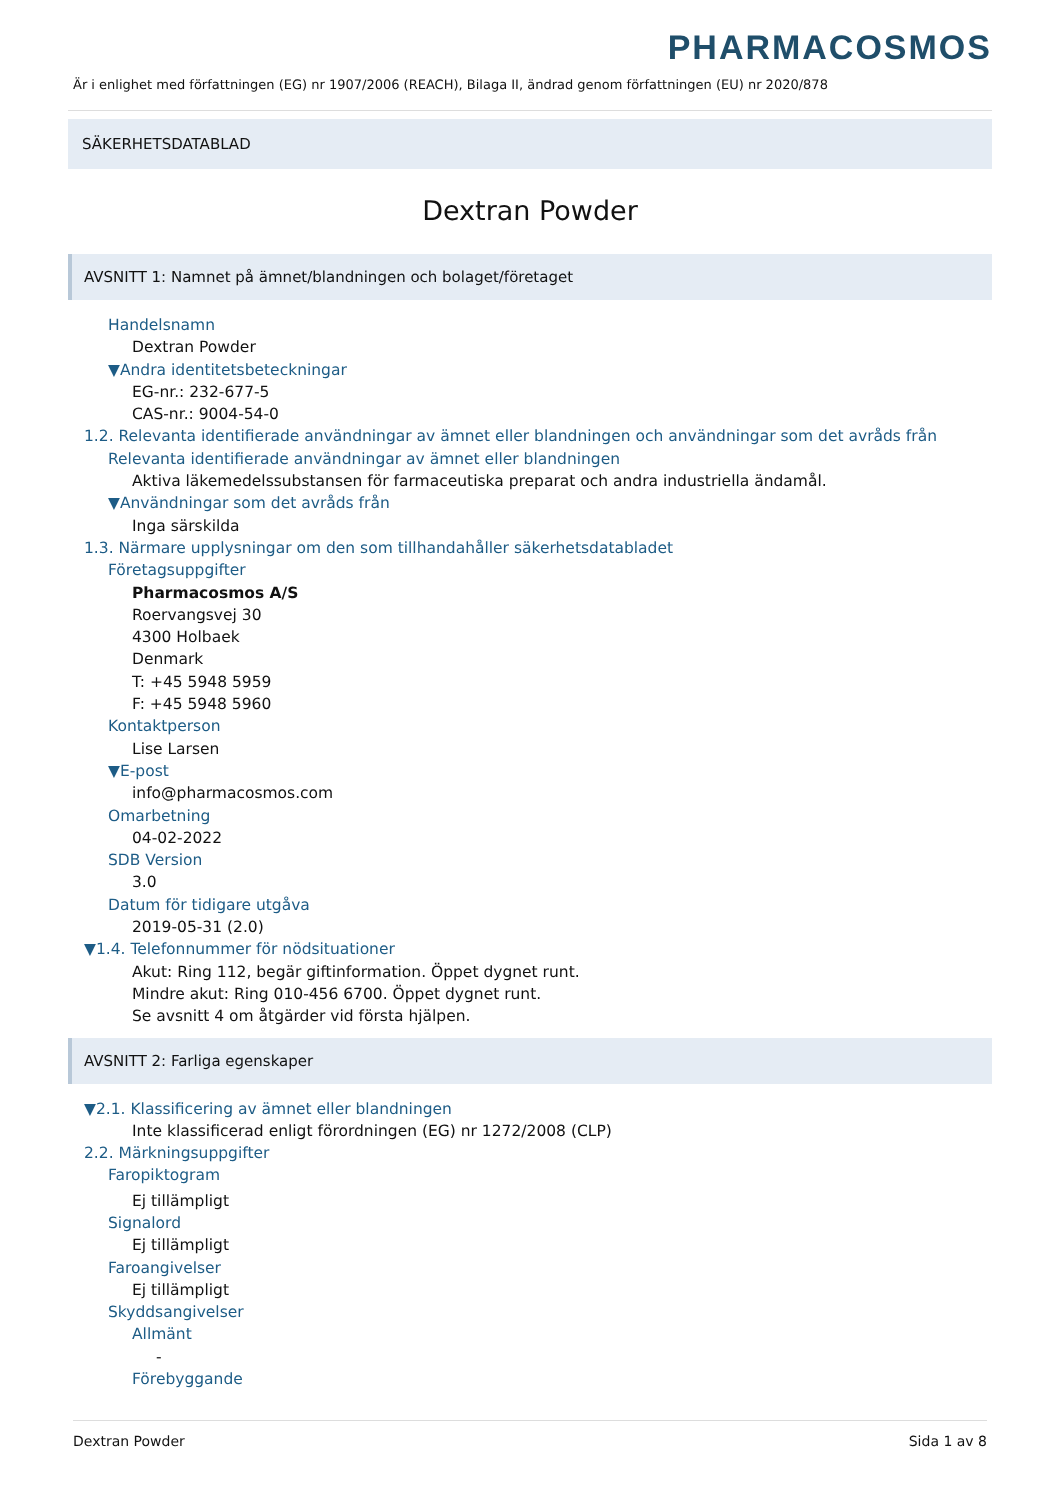PHARMACOSMOS
Är i enlighet med författningen (EG) nr 1907/2006 (REACH), Bilaga II, ändrad genom författningen (EU) nr 2020/878
SÄKERHETSDATABLAD
Dextran Powder
AVSNITT 1: Namnet på ämnet/blandningen och bolaget/företaget
Handelsnamn
Dextran Powder
▼Andra identitetsbeteckningar
EG-nr.: 232-677-5
CAS-nr.: 9004-54-0
1.2. Relevanta identifierade användningar av ämnet eller blandningen och användningar som det avråds från
Relevanta identifierade användningar av ämnet eller blandningen
Aktiva läkemedelssubstansen för farmaceutiska preparat och andra industriella ändamål.
▼Användningar som det avråds från
Inga särskilda
1.3. Närmare upplysningar om den som tillhandahåller säkerhetsdatabladet
Företagsuppgifter
Pharmacosmos A/S
Roervangsvej 30
4300 Holbaek
Denmark
T: +45 5948 5959
F: +45 5948 5960
Kontaktperson
Lise Larsen
▼E-post
info@pharmacosmos.com
Omarbetning
04-02-2022
SDB Version
3.0
Datum för tidigare utgåva
2019-05-31 (2.0)
▼1.4. Telefonnummer för nödsituationer
Akut: Ring 112, begär giftinformation. Öppet dygnet runt.
Mindre akut: Ring 010-456 6700. Öppet dygnet runt.
Se avsnitt 4 om åtgärder vid första hjälpen.
AVSNITT 2: Farliga egenskaper
▼2.1. Klassificering av ämnet eller blandningen
Inte klassificerad enligt förordningen (EG) nr 1272/2008 (CLP)
2.2. Märkningsuppgifter
Faropiktogram
Ej tillämpligt
Signalord
Ej tillämpligt
Faroangivelser
Ej tillämpligt
Skyddsangivelser
Allmänt
-
Förebyggande
Dextran Powder Sida 1 av 8